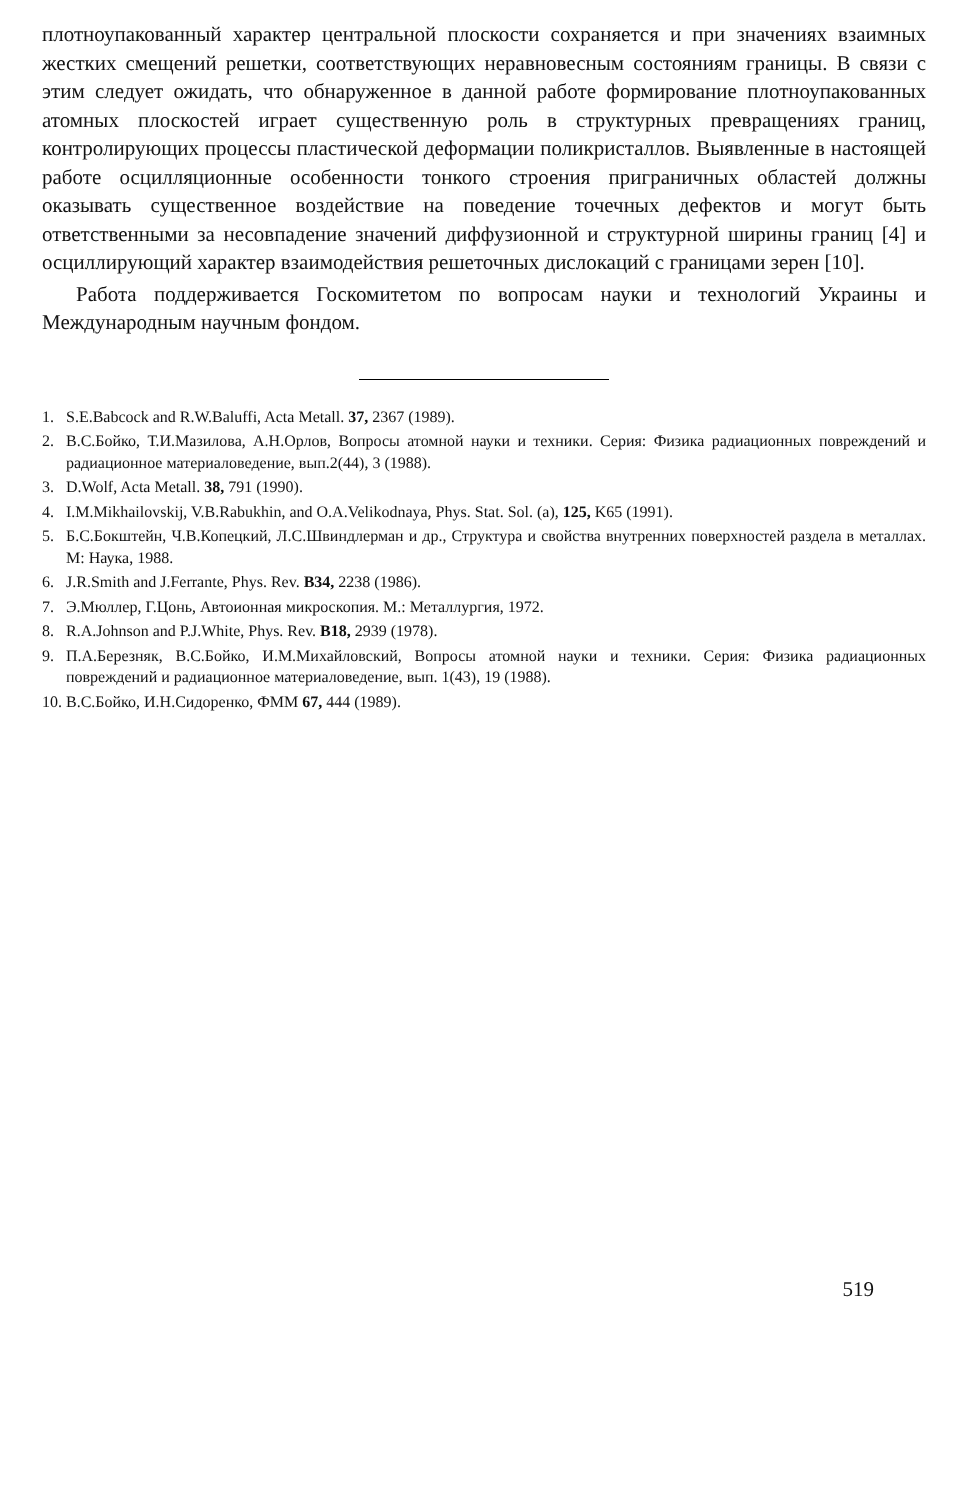плотноупакованный характер центральной плоскости сохраняется и при значениях взаимных жестких смещений решетки, соответствующих неравновесным состояниям границы. В связи с этим следует ожидать, что обнаруженное в данной работе формирование плотноупакованных атомных плоскостей играет существенную роль в структурных превращениях границ, контролирующих процессы пластической деформации поликристаллов. Выявленные в настоящей работе осцилляционные особенности тонкого строения приграничных областей должны оказывать существенное воздействие на поведение точечных дефектов и могут быть ответственными за несовпадение значений диффузионной и структурной ширины границ [4] и осциллирующий характер взаимодействия решеточных дислокаций с границами зерен [10].
Работа поддерживается Госкомитетом по вопросам науки и технологий Украины и Международным научным фондом.
1. S.E.Babcock and R.W.Baluffi, Acta Metall. 37, 2367 (1989).
2. В.С.Бойко, Т.И.Мазилова, А.Н.Орлов, Вопросы атомной науки и техники. Серия: Физика радиационных повреждений и радиационное материаловедение, вып.2(44), 3 (1988).
3. D.Wolf, Acta Metall. 38, 791 (1990).
4. I.M.Mikhailovskij, V.B.Rabukhin, and O.A.Velikodnaya, Phys. Stat. Sol. (a), 125, K65 (1991).
5. Б.С.Бокштейн, Ч.В.Копецкий, Л.С.Швиндлерман и др., Структура и свойства внутренних поверхностей раздела в металлах. М: Наука, 1988.
6. J.R.Smith and J.Ferrante, Phys. Rev. B34, 2238 (1986).
7. Э.Мюллер, Г.Цонь, Автоионная микроскопия. М.: Металлургия, 1972.
8. R.A.Johnson and P.J.White, Phys. Rev. B18, 2939 (1978).
9. П.А.Березняк, В.С.Бойко, И.М.Михайловский, Вопросы атомной науки и техники. Серия: Физика радиационных повреждений и радиационное материаловедение, вып. 1(43), 19 (1988).
10. В.С.Бойко, И.Н.Сидоренко, ФММ 67, 444 (1989).
519